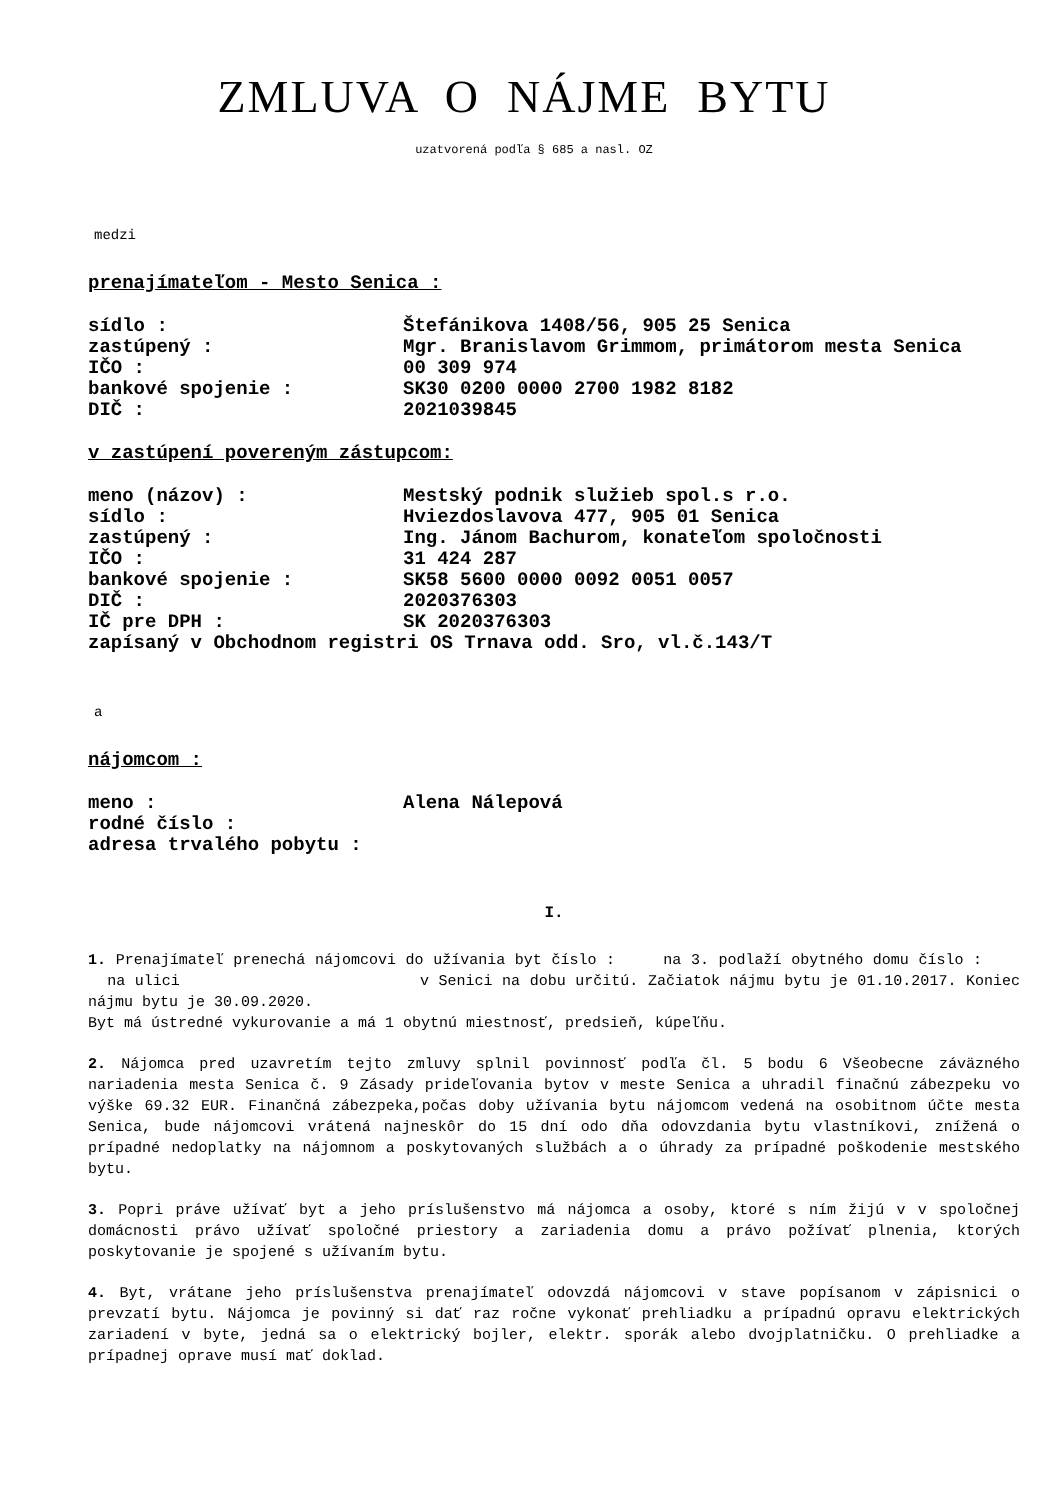ZMLUVA O NÁJME BYTU
uzatvorená podľa § 685 a nasl. OZ
medzi
prenajímateľom - Mesto Senica :
sídlo : Štefánikova 1408/56, 905 25 Senica
zastúpený : Mgr. Branislavom Grimmom, primátorom mesta Senica
IČO : 00 309 974
bankové spojenie : SK30 0200 0000 2700 1982 8182
DIČ : 2021039845
v zastúpení povereným zástupcom:
meno (názov) : Mestský podnik služieb spol.s r.o.
sídlo : Hviezdoslavova 477, 905 01 Senica
zastúpený : Ing. Jánom Bachurom, konateľom spoločnosti
IČO : 31 424 287
bankové spojenie : SK58 5600 0000 0092 0051 0057
DIČ : 2020376303
IČ pre DPH : SK 2020376303
zapísaný v Obchodnom registri OS Trnava odd. Sro, vl.č.143/T
a
nájomcom :
meno : Alena Nálepová
rodné číslo :
adresa trvalého pobytu :
I.
1. Prenajímateľ prenechá nájomcovi do užívania byt číslo : na 3. podlaží obytného domu číslo : na ulici v Senici na dobu určitú. Začiatok nájmu bytu je 01.10.2017. Koniec nájmu bytu je 30.09.2020.
Byt má ústredné vykurovanie a má 1 obytnú miestnosť, predsieň, kúpeľňu.
2. Nájomca pred uzavretím tejto zmluvy splnil povinnosť podľa čl. 5 bodu 6 Všeobecne záväzného nariadenia mesta Senica č. 9 Zásady prideľovania bytov v meste Senica a uhradil finačnú zábezpeku vo výške 69.32 EUR. Finančná zábezpeka,počas doby užívania bytu nájomcom vedená na osobitnom účte mesta Senica, bude nájomcovi vrátená najneskôr do 15 dní odo dňa odovzdania bytu vlastníkovi, znížená o prípadné nedoplatky na nájomnom a poskytovaných službách a o úhrady za prípadné poškodenie mestského bytu.
3. Popri práve užívať byt a jeho príslušenstvo má nájomca a osoby, ktoré s ním žijú v v spoločnej domácnosti právo užívať spoločné priestory a zariadenia domu a právo požívať plnenia, ktorých poskytovanie je spojené s užívaním bytu.
4. Byt, vrátane jeho príslušenstva prenajímateľ odovzdá nájomcovi v stave popísanom v zápisnici o prevzatí bytu. Nájomca je povinný si dať raz ročne vykonať prehliadku a prípadnú opravu elektrických zariadení v byte, jedná sa o elektrický bojler, elektr. sporák alebo dvojplatničku. O prehliadke a prípadnej oprave musí mať doklad.